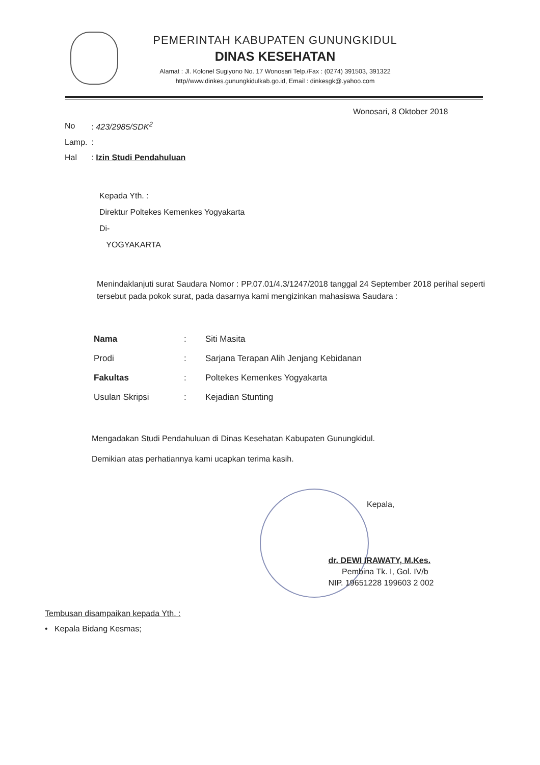PEMERINTAH KABUPATEN GUNUNGKIDUL
DINAS KESEHATAN
Alamat : Jl. Kolonel Sugiyono No. 17 Wonosari Telp./Fax : (0274) 391503, 391322
http//www.dinkes.gunungkidulkab.go.id, Email : dinkesgk@.yahoo.com
Wonosari, 8 Oktober 2018
| No | : 423/2985/SDK<sup>2</sup> |
| Lamp. | : |
| Hal | : Izin Studi Pendahuluan |
Kepada Yth. :
Direktur Poltekes Kemenkes Yogyakarta
Di-
YOGYAKARTA
Menindaklanjuti surat Saudara Nomor : PP.07.01/4.3/1247/2018 tanggal 24 September 2018 perihal seperti tersebut pada pokok surat, pada dasarnya kami mengizinkan mahasiswa Saudara :
| Nama | : | Siti Masita |
| Prodi | : | Sarjana Terapan Alih Jenjang Kebidanan |
| Fakultas | : | Poltekes Kemenkes Yogyakarta |
| Usulan Skripsi | : | Kejadian Stunting |
Mengadakan Studi Pendahuluan di Dinas Kesehatan Kabupaten Gunungkidul.
Demikian atas perhatiannya kami ucapkan terima kasih.
Kepala,
dr. DEWI IRAWATY, M.Kes.
Pembina Tk. I, Gol. IV/b
NIP. 19651228 199603 2 002
Tembusan disampaikan kepada Yth. :
• Kepala Bidang Kesmas;